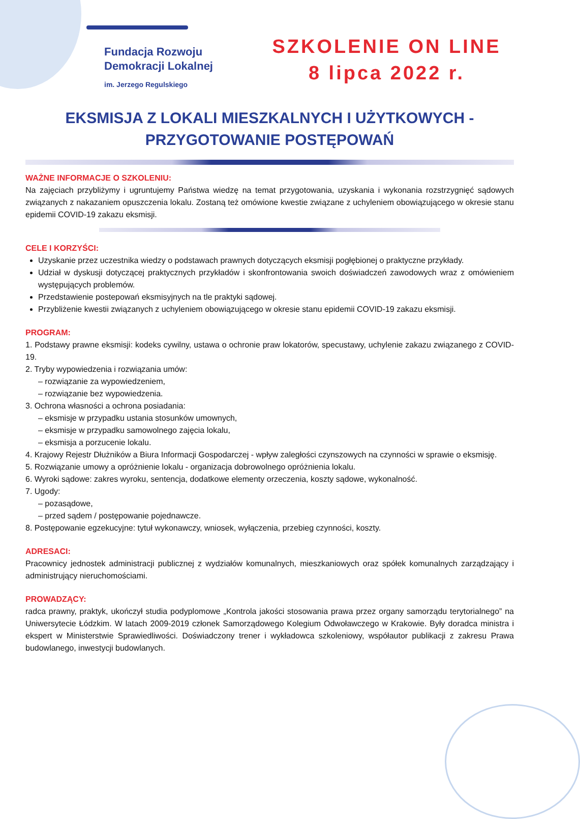Fundacja Rozwoju
Demokracji Lokalnej
im. Jerzego Regulskiego
SZKOLENIE ON LINE
8 lipca 2022 r.
EKSMISJA Z LOKALI MIESZKALNYCH I UŻYTKOWYCH -
PRZYGOTOWANIE POSTĘPOWAŃ
WAŻNE INFORMACJE O SZKOLENIU:
Na zajęciach przybliżymy i ugruntujemy Państwa wiedzę na temat przygotowania, uzyskania i wykonania rozstrzygnięć sądowych związanych z nakazaniem opuszczenia lokalu. Zostaną też omówione kwestie związane z uchyleniem obowiązującego w okresie stanu epidemii COVID-19 zakazu eksmisji.
CELE I KORZYŚCI:
Uzyskanie przez uczestnika wiedzy o podstawach prawnych dotyczących eksmisji pogłębionej o praktyczne przykłady.
Udział w dyskusji dotyczącej praktycznych przykładów i skonfrontowania swoich doświadczeń zawodowych wraz z omówieniem występujących problemów.
Przedstawienie postepowań eksmisyjnych na tle praktyki sądowej.
Przybliżenie kwestii związanych z uchyleniem obowiązującego w okresie stanu epidemii COVID-19 zakazu eksmisji.
PROGRAM:
1. Podstawy prawne eksmisji: kodeks cywilny, ustawa o ochronie praw lokatorów, specustawy, uchylenie zakazu związanego z COVID-19.
2. Tryby wypowiedzenia i rozwiązania umów:
– rozwiązanie za wypowiedzeniem,
– rozwiązanie bez wypowiedzenia.
3. Ochrona własności a ochrona posiadania:
– eksmisje w przypadku ustania stosunków umownych,
– eksmisje w przypadku samowolnego zajęcia lokalu,
– eksmisja a porzucenie lokalu.
4. Krajowy Rejestr Dłużników a Biura Informacji Gospodarczej - wpływ zaległości czynszowych na czynności w sprawie o eksmisję.
5. Rozwiązanie umowy a opróżnienie lokalu - organizacja dobrowolnego opróżnienia lokalu.
6. Wyroki sądowe: zakres wyroku, sentencja, dodatkowe elementy orzeczenia, koszty sądowe, wykonalność.
7. Ugody:
– pozasądowe,
– przed sądem / postępowanie pojednawcze.
8. Postępowanie egzekucyjne: tytuł wykonawczy, wniosek, wyłączenia, przebieg czynności, koszty.
ADRESACI:
Pracownicy jednostek administracji publicznej z wydziałów komunalnych, mieszkaniowych oraz spółek komunalnych zarządzający i administrujący nieruchomościami.
PROWADZĄCY:
radca prawny, praktyk, ukończył studia podyplomowe „Kontrola jakości stosowania prawa przez organy samorządu terytorialnego” na Uniwersytecie Łódzkim. W latach 2009-2019 członek Samorządowego Kolegium Odwoławczego w Krakowie. Były doradca ministra i ekspert w Ministerstwie Sprawiedliwości. Doświadczony trener i wykładowca szkoleniowy, współautor publikacji z zakresu Prawa budowlanego, inwestycji budowlanych.